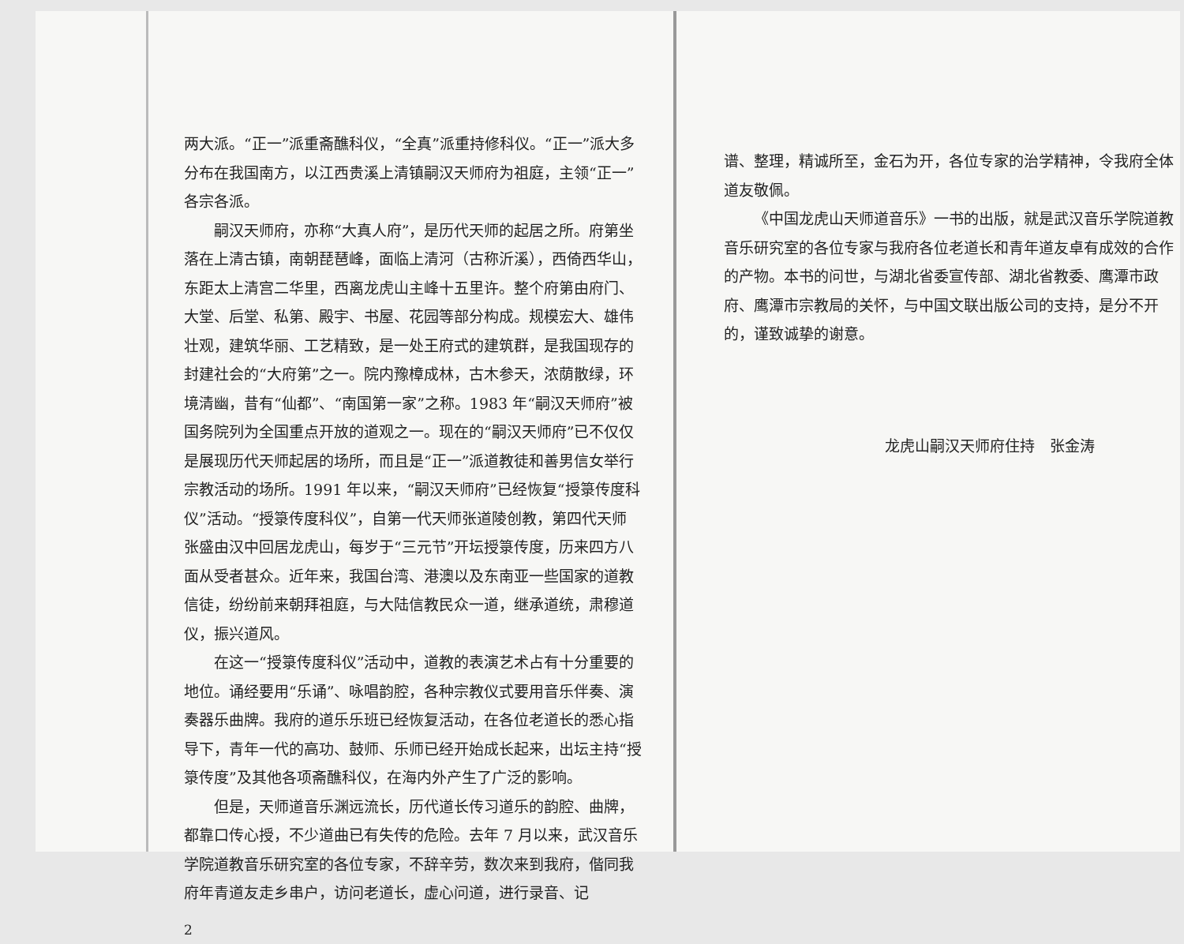两大派。“正一”派重斋醮科仪，“全真”派重持修科仪。“正一”派大多分布在我国南方，以江西贵溪上清镇嗣汉天师府为祖庭，主领“正一”各宗各派。
嗣汉天师府，亦称“大真人府”，是历代天师的起居之所。府第坐落在上清古镇，南朝琵琶峰，面临上清河（古称沂溪），西倚西华山，东距太上清宫二华里，西离龙虎山主峰十五里许。整个府第由府门、大堂、后堂、私第、殿宇、书屋、花园等部分构成。规模宏大、雄伟壮观，建筑华丽、工艺精致，是一处王府式的建筑群，是我国现存的封建社会的“大府第”之一。院内豫樟成林，古木参天，浓荫散绿，环境清幽，昔有“仙都”、“南国第一家”之称。1983 年“嗣汉天师府”被国务院列为全国重点开放的道观之一。现在的“嗣汉天师府”已不仅仅是展现历代天师起居的场所，而且是“正一”派道教徒和善男信女举行宗教活动的场所。1991 年以来，“嗣汉天师府”已经恢复“授箓传度科仪”活动。“授箓传度科仪”，自第一代天师张道陵创教，第四代天师张盛由汉中回居龙虎山，每岁于“三元节”开坛授箓传度，历来四方八面从受者甚众。近年来，我国台湾、港澳以及东南亚一些国家的道教信徒，纷纷前来朝拜祖庭，与大陆信教民众一道，继承道统，肃穆道仪，振兴道风。
在这一“授箓传度科仪”活动中，道教的表演艺术占有十分重要的地位。诵经要用“乐诵”、咏唱韵腔，各种宗教仪式要用音乐伴奏、演奏器乐曲牌。我府的道乐乐班已经恢复活动，在各位老道长的悉心指导下，青年一代的高功、鼓师、乐师已经开始成长起来，出坛主持“授箓传度”及其他各项斋醮科仪，在海内外产生了广泛的影响。
但是，天师道音乐渊远流长，历代道长传习道乐的韵腔、曲牌，都靠口传心授，不少道曲已有失传的危险。去年 7 月以来，武汉音乐学院道教音乐研究室的各位专家，不辞辛劳，数次来到我府，偕同我府年青道友走乡串户，访问老道长，虚心问道，进行录音、记
2
谱、整理，精诚所至，金石为开，各位专家的治学精神，令我府全体道友敬佩。
《中国龙虎山天师道音乐》一书的出版，就是武汉音乐学院道教音乐研究室的各位专家与我府各位老道长和青年道友卓有成效的合作的产物。本书的问世，与湖北省委宣传部、湖北省教委、鹰潭市政府、鹰潭市宗教局的关怀，与中国文联出版公司的支持，是分不开的，谨致诚挚的谢意。
龙虎山嗣汉天师府住持　张金涛